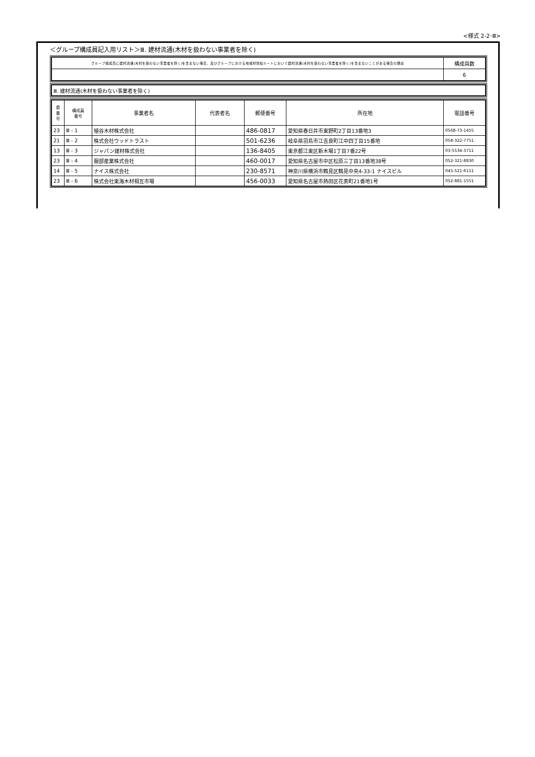<様式 2-2･Ⅲ>
＜グループ構成員記入用リスト＞Ⅲ. 建材流通(木材を扱わない事業者を除く)
| グループ構成員に建材流通(木材を扱わない事業者を除く)を含まない場合、及びグループにおける地域材供給ルートにおいて建材流通(木材を扱わない事業者を除く)を含まないことがある場合の理由 | 構成員数 |
| | 6 |
| Ⅲ. 建材流通(木材を扱わない事業者を除く) |
| 県 番 号 | 構成員 番号 | 事業者名 | 代表者名 | 郵便番号 | 所在地 | 電話番号 |
| --- | --- | --- | --- | --- | --- | --- |
| 23 | Ⅲ - 1 | 植谷木材株式会社 | | 486-0817 | 愛知県春日井市東野町2丁目13番地3 | 0568-73-1455 |
| 21 | Ⅲ - 2 | 株式会社ウッドトラスト | | 501-6236 | 岐阜県羽島市江吉良町江中四丁目15番地 | 058-322-7751 |
| 13 | Ⅲ - 3 | ジャパン建材株式会社 | | 136-8405 | 東京都江東区新木場1丁目7番22号 | 03-5534-3711 |
| 23 | Ⅲ - 4 | 服部産業株式会社 | | 460-0017 | 愛知県名古屋市中区松原三丁目13番地38号 | 052-321-8830 |
| 14 | Ⅲ - 5 | ナイス株式会社 | | 230-8571 | 神奈川県横浜市鶴見区鶴見中央4-33-1 ナイスビル | 045-521-6111 |
| 23 | Ⅲ - 6 | 株式会社東海木材相互市場 | | 456-0033 | 愛知県名古屋市熱田区花表町21番地1号 | 052-881-1551 |